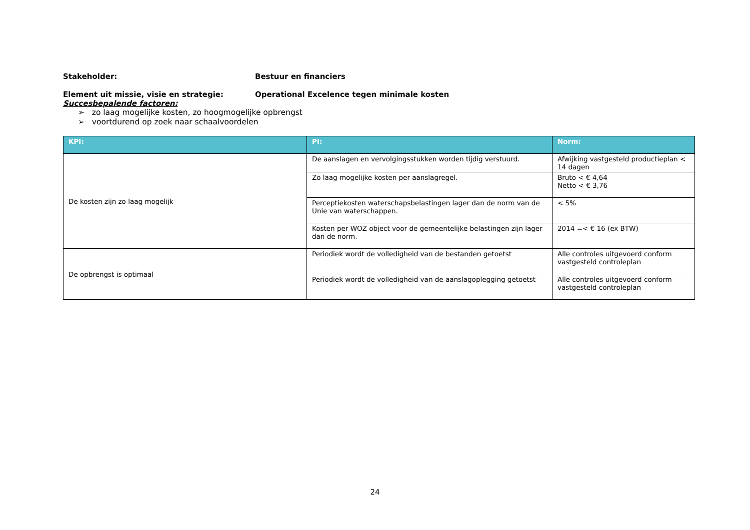Stakeholder: Bestuur en financiers
Element uit missie, visie en strategie: Operational Excelence tegen minimale kosten
Succesbepalende factoren:
➢ zo laag mogelijke kosten, zo hoogmogelijke opbrengst
➢ voortdurend op zoek naar schaalvoordelen
| KPI: | PI: | Norm: |
| --- | --- | --- |
| De kosten zijn zo laag mogelijk | De aanslagen en vervolgingsstukken worden tijdig verstuurd. | Afwijking vastgesteld productieplan < 14 dagen |
| | Zo laag mogelijke kosten per aanslagregel. | Bruto < € 4,64 Netto < € 3,76 |
| | Perceptiekosten waterschapsbelastingen lager dan de norm van de Unie van waterschappen. | < 5% |
| | Kosten per WOZ object voor de gemeentelijke belastingen zijn lager dan de norm. | 2014 =< € 16 (ex BTW) |
| De opbrengst is optimaal | Periodiek wordt de volledigheid van de bestanden getoetst | Alle controles uitgevoerd conform vastgesteld controleplan |
| | Periodiek wordt de volledigheid van de aanslagoplegging getoetst | Alle controles uitgevoerd conform vastgesteld controleplan |
24